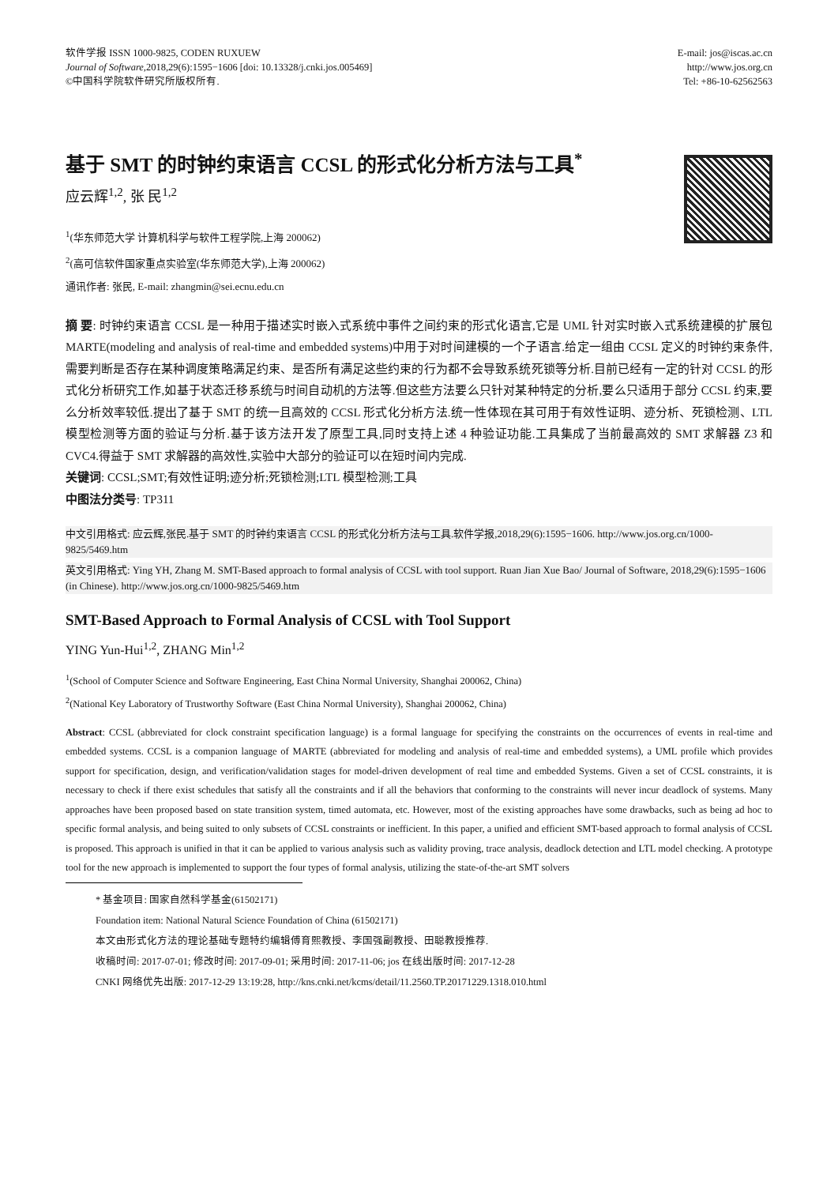软件学报 ISSN 1000-9825, CODEN RUXUEW
Journal of Software,2018,29(6):1595−1606 [doi: 10.13328/j.cnki.jos.005469]
©中国科学院软件研究所版权所有.
E-mail: jos@iscas.ac.cn
http://www.jos.org.cn
Tel: +86-10-62562563
基于 SMT 的时钟约束语言 CCSL 的形式化分析方法与工具<sup>*</sup>
应云辉<sup>1,2</sup>, 张 民<sup>1,2</sup>
<sup>1</sup> (华东师范大学 计算机科学与软件工程学院,上海 200062)
<sup>2</sup> (高可信软件国家重点实验室(华东师范大学),上海 200062)
通讯作者: 张民, E-mail: zhangmin@sei.ecnu.edu.cn
摘 要: 时钟约束语言 CCSL 是一种用于描述实时嵌入式系统中事件之间约束的形式化语言,它是 UML 针对实时嵌入式系统建模的扩展包 MARTE(modeling and analysis of real-time and embedded systems)中用于对时间建模的一个子语言.给定一组由 CCSL 定义的时钟约束条件,需要判断是否存在某种调度策略满足约束、是否所有满足这些约束的行为都不会导致系统死锁等分析.目前已经有一定的针对 CCSL 的形式化分析研究工作,如基于状态迁移系统与时间自动机的方法等.但这些方法要么只针对某种特定的分析,要么只适用于部分 CCSL 约束,要么分析效率较低.提出了基于 SMT 的统一且高效的 CCSL 形式化分析方法.统一性体现在其可用于有效性证明、迹分析、死锁检测、LTL 模型检测等方面的验证与分析.基于该方法开发了原型工具,同时支持上述 4 种验证功能.工具集成了当前最高效的 SMT 求解器 Z3 和 CVC4.得益于 SMT 求解器的高效性,实验中大部分的验证可以在短时间内完成.
关键词: CCSL;SMT;有效性证明;迹分析;死锁检测;LTL 模型检测;工具
中图法分类号: TP311
中文引用格式: 应云辉,张民.基于 SMT 的时钟约束语言 CCSL 的形式化分析方法与工具.软件学报,2018,29(6):1595−1606. http://www.jos.org.cn/1000-9825/5469.htm
英文引用格式: Ying YH, Zhang M. SMT-Based approach to formal analysis of CCSL with tool support. Ruan Jian Xue Bao/ Journal of Software, 2018,29(6):1595−1606 (in Chinese). http://www.jos.org.cn/1000-9825/5469.htm
SMT-Based Approach to Formal Analysis of CCSL with Tool Support
YING Yun-Hui<sup>1,2</sup>, ZHANG Min<sup>1,2</sup>
<sup>1</sup> (School of Computer Science and Software Engineering, East China Normal University, Shanghai 200062, China)
<sup>2</sup> (National Key Laboratory of Trustworthy Software (East China Normal University), Shanghai 200062, China)
Abstract: CCSL (abbreviated for clock constraint specification language) is a formal language for specifying the constraints on the occurrences of events in real-time and embedded systems. CCSL is a companion language of MARTE (abbreviated for modeling and analysis of real-time and embedded systems), a UML profile which provides support for specification, design, and verification/validation stages for model-driven development of real time and embedded Systems. Given a set of CCSL constraints, it is necessary to check if there exist schedules that satisfy all the constraints and if all the behaviors that conforming to the constraints will never incur deadlock of systems. Many approaches have been proposed based on state transition system, timed automata, etc. However, most of the existing approaches have some drawbacks, such as being ad hoc to specific formal analysis, and being suited to only subsets of CCSL constraints or inefficient. In this paper, a unified and efficient SMT-based approach to formal analysis of CCSL is proposed. This approach is unified in that it can be applied to various analysis such as validity proving, trace analysis, deadlock detection and LTL model checking. A prototype tool for the new approach is implemented to support the four types of formal analysis, utilizing the state-of-the-art SMT solvers
* 基金项目: 国家自然科学基金(61502171)
Foundation item: National Natural Science Foundation of China (61502171)
本文由形式化方法的理论基础专题特约编辑傅育熙教授、李国强副教授、田聪教授推荐.
收稿时间: 2017-07-01; 修改时间: 2017-09-01; 采用时间: 2017-11-06; jos 在线出版时间: 2017-12-28
CNKI 网络优先出版: 2017-12-29 13:19:28, http://kns.cnki.net/kcms/detail/11.2560.TP.20171229.1318.010.html